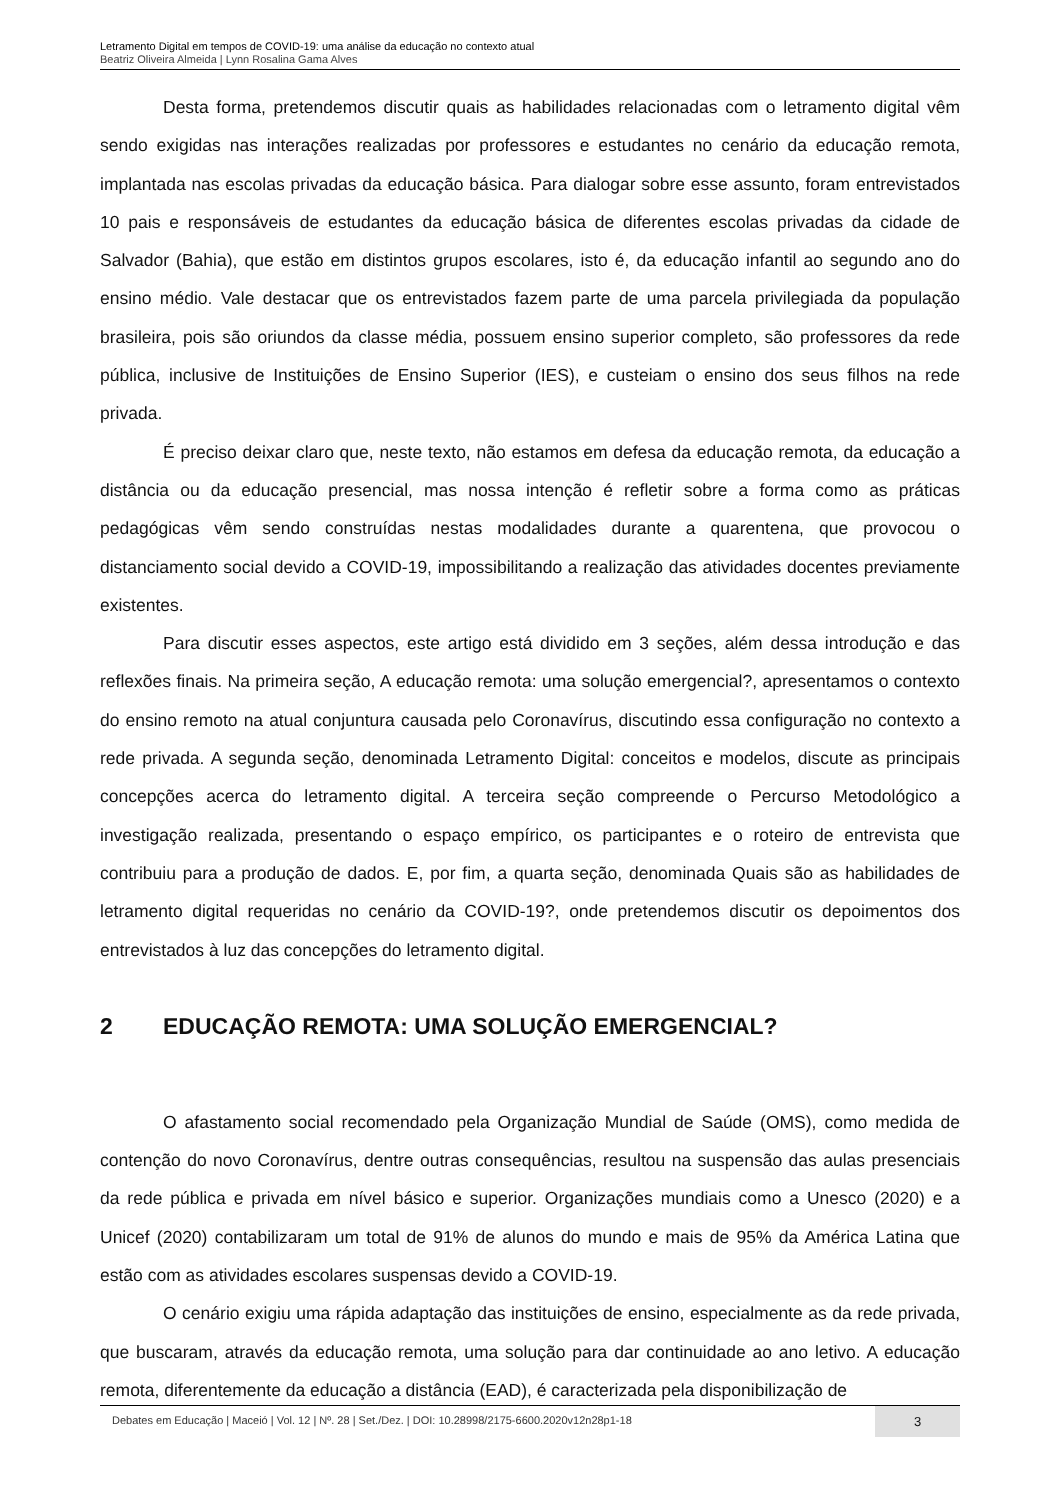Letramento Digital em tempos de COVID-19: uma análise da educação no contexto atual
Beatriz Oliveira Almeida | Lynn Rosalina Gama Alves
Desta forma, pretendemos discutir quais as habilidades relacionadas com o letramento digital vêm sendo exigidas nas interações realizadas por professores e estudantes no cenário da educação remota, implantada nas escolas privadas da educação básica. Para dialogar sobre esse assunto, foram entrevistados 10 pais e responsáveis de estudantes da educação básica de diferentes escolas privadas da cidade de Salvador (Bahia), que estão em distintos grupos escolares, isto é, da educação infantil ao segundo ano do ensino médio. Vale destacar que os entrevistados fazem parte de uma parcela privilegiada da população brasileira, pois são oriundos da classe média, possuem ensino superior completo, são professores da rede pública, inclusive de Instituições de Ensino Superior (IES), e custeiam o ensino dos seus filhos na rede privada.
É preciso deixar claro que, neste texto, não estamos em defesa da educação remota, da educação a distância ou da educação presencial, mas nossa intenção é refletir sobre a forma como as práticas pedagógicas vêm sendo construídas nestas modalidades durante a quarentena, que provocou o distanciamento social devido a COVID-19, impossibilitando a realização das atividades docentes previamente existentes.
Para discutir esses aspectos, este artigo está dividido em 3 seções, além dessa introdução e das reflexões finais. Na primeira seção, A educação remota: uma solução emergencial?, apresentamos o contexto do ensino remoto na atual conjuntura causada pelo Coronavírus, discutindo essa configuração no contexto a rede privada. A segunda seção, denominada Letramento Digital: conceitos e modelos, discute as principais concepções acerca do letramento digital. A terceira seção compreende o Percurso Metodológico a investigação realizada, presentando o espaço empírico, os participantes e o roteiro de entrevista que contribuiu para a produção de dados. E, por fim, a quarta seção, denominada Quais são as habilidades de letramento digital requeridas no cenário da COVID-19?, onde pretendemos discutir os depoimentos dos entrevistados à luz das concepções do letramento digital.
2 EDUCAÇÃO REMOTA: UMA SOLUÇÃO EMERGENCIAL?
O afastamento social recomendado pela Organização Mundial de Saúde (OMS), como medida de contenção do novo Coronavírus, dentre outras consequências, resultou na suspensão das aulas presenciais da rede pública e privada em nível básico e superior. Organizações mundiais como a Unesco (2020) e a Unicef (2020) contabilizaram um total de 91% de alunos do mundo e mais de 95% da América Latina que estão com as atividades escolares suspensas devido a COVID-19.
O cenário exigiu uma rápida adaptação das instituições de ensino, especialmente as da rede privada, que buscaram, através da educação remota, uma solução para dar continuidade ao ano letivo. A educação remota, diferentemente da educação a distância (EAD), é caracterizada pela disponibilização de
Debates em Educação | Maceió | Vol. 12 | Nº. 28 | Set./Dez. | DOI: 10.28998/2175-6600.2020v12n28p1-18
3